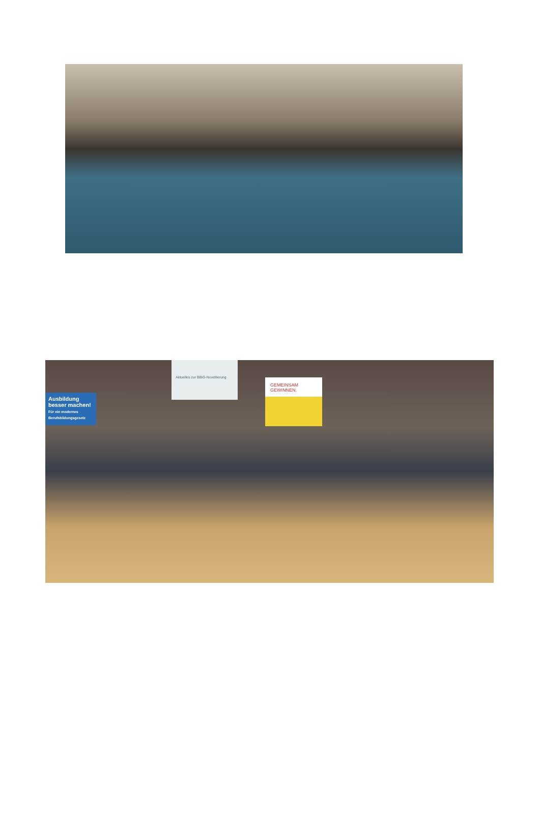Ausbildung besser machen!
Für ein modernes Berufsbildungsgesetz
Aktuelles zur BBiG-Novellierung
GEMEINSAM GEWINNEN.